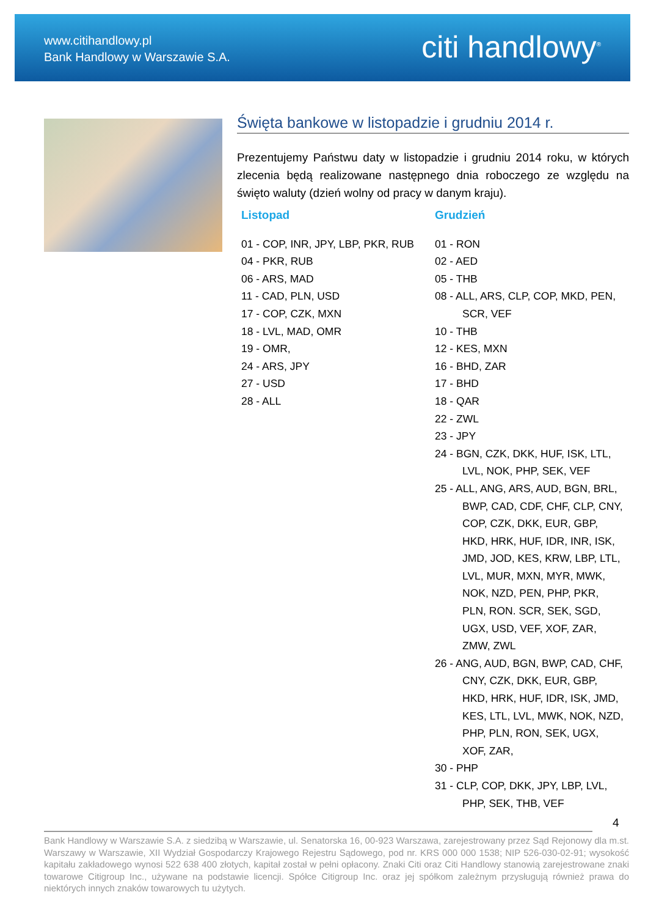www.citihandlowy.pl
Bank Handlowy w Warszawie S.A.
citi handlowy<sup>®</sup>
Święta bankowe w listopadzie i grudniu 2014 r.
Prezentujemy Państwu daty w listopadzie i grudniu 2014 roku, w których zlecenia będą realizowane następnego dnia roboczego ze względu na święto waluty (dzień wolny od pracy w danym kraju).
Listopad
01 - COP, INR, JPY, LBP, PKR, RUB
04 - PKR, RUB
06 - ARS, MAD
11 - CAD, PLN, USD
17 - COP, CZK, MXN
18 - LVL, MAD, OMR
19 - OMR,
24 - ARS, JPY
27 - USD
28 - ALL
Grudzień
01 - RON
02 - AED
05 - THB
08 - ALL, ARS, CLP, COP, MKD, PEN, SCR, VEF
10 - THB
12 - KES, MXN
16 - BHD, ZAR
17 - BHD
18 - QAR
22 - ZWL
23 - JPY
24 - BGN, CZK, DKK, HUF, ISK, LTL, LVL, NOK, PHP, SEK, VEF
25 - ALL, ANG, ARS, AUD, BGN, BRL, BWP, CAD, CDF, CHF, CLP, CNY, COP, CZK, DKK, EUR, GBP, HKD, HRK, HUF, IDR, INR, ISK, JMD, JOD, KES, KRW, LBP, LTL, LVL, MUR, MXN, MYR, MWK, NOK, NZD, PEN, PHP, PKR, PLN, RON. SCR, SEK, SGD, UGX, USD, VEF, XOF, ZAR, ZMW, ZWL
26 - ANG, AUD, BGN, BWP, CAD, CHF, CNY, CZK, DKK, EUR, GBP, HKD, HRK, HUF, IDR, ISK, JMD, KES, LTL, LVL, MWK, NOK, NZD, PHP, PLN, RON, SEK, UGX, XOF, ZAR,
30 - PHP
31 - CLP, COP, DKK, JPY, LBP, LVL, PHP, SEK, THB, VEF
4
Bank Handlowy w Warszawie S.A. z siedzibą w Warszawie, ul. Senatorska 16, 00-923 Warszawa, zarejestrowany przez Sąd Rejonowy dla m.st. Warszawy w Warszawie, XII Wydział Gospodarczy Krajowego Rejestru Sądowego, pod nr. KRS 000 000 1538; NIP 526-030-02-91; wysokość kapitału zakładowego wynosi 522 638 400 złotych, kapitał został w pełni opłacony. Znaki Citi oraz Citi Handlowy stanowią zarejestrowane znaki towarowe Citigroup Inc., używane na podstawie licencji. Spółce Citigroup Inc. oraz jej spółkom zależnym przysługują również prawa do niektórych innych znaków towarowych tu użytych.